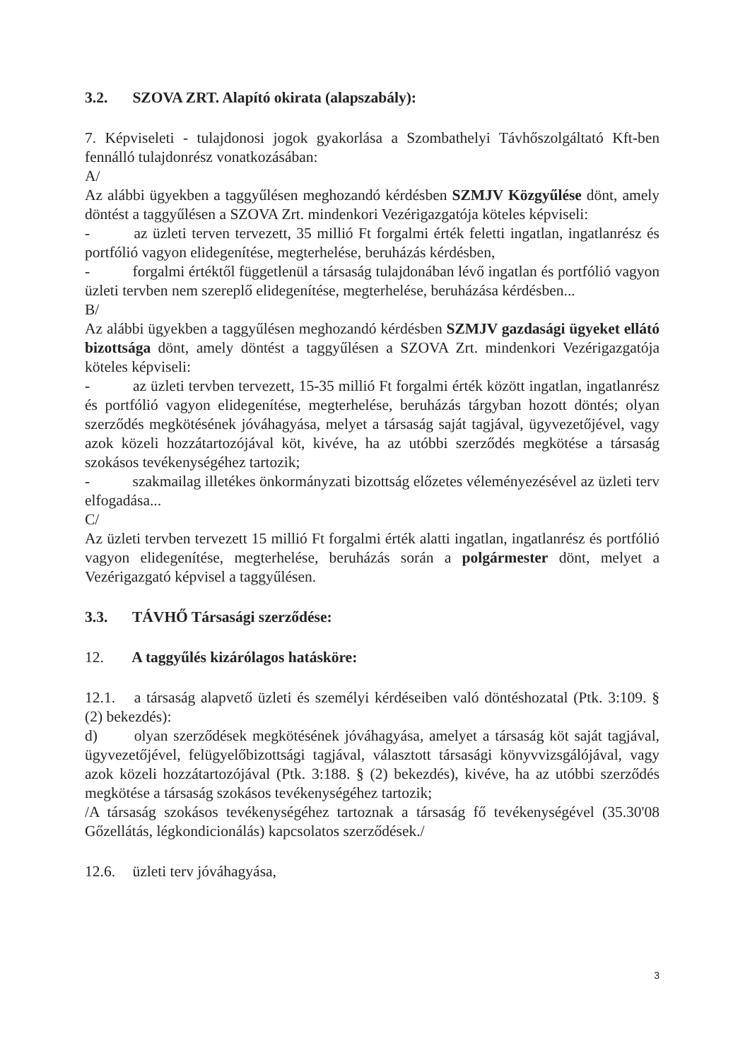3.2. SZOVA ZRT. Alapító okirata (alapszabály):
7. Képviseleti - tulajdonosi jogok gyakorlása a Szombathelyi Távhőszolgáltató Kft-ben fennálló tulajdonrész vonatkozásában:
A/
Az alábbi ügyekben a taggyűlésen meghozandó kérdésben SZMJV Közgyűlése dönt, amely döntést a taggyűlésen a SZOVA Zrt. mindenkori Vezérigazgatója köteles képviseli:
- az üzleti terven tervezett, 35 millió Ft forgalmi érték feletti ingatlan, ingatlanrész és portfólió vagyon elidegenítése, megterhelése, beruházás kérdésben,
- forgalmi értéktől függetlenül a társaság tulajdonában lévő ingatlan és portfólió vagyon üzleti tervben nem szereplő elidegenítése, megterhelése, beruházása kérdésben...
B/
Az alábbi ügyekben a taggyűlésen meghozandó kérdésben SZMJV gazdasági ügyeket ellátó bizottsága dönt, amely döntést a taggyűlésen a SZOVA Zrt. mindenkori Vezérigazgatója köteles képviseli:
- az üzleti tervben tervezett, 15-35 millió Ft forgalmi érték között ingatlan, ingatlanrész és portfólió vagyon elidegenítése, megterhelése, beruházás tárgyban hozott döntés; olyan szerződés megkötésének jóváhagyása, melyet a társaság saját tagjával, ügyvezetőjével, vagy azok közeli hozzátartozójával köt, kivéve, ha az utóbbi szerződés megkötése a társaság szokásos tevékenységéhez tartozik;
- szakmailag illetékes önkormányzati bizottság előzetes véleményezésével az üzleti terv elfogadása...
C/
Az üzleti tervben tervezett 15 millió Ft forgalmi érték alatti ingatlan, ingatlanrész és portfólió vagyon elidegenítése, megterhelése, beruházás során a polgármester dönt, melyet a Vezérigazgató képvisel a taggyűlésen.
3.3. TÁVHŐ Társasági szerződése:
12. A taggyűlés kizárólagos hatásköre:
12.1. a társaság alapvető üzleti és személyi kérdéseiben való döntéshozatal (Ptk. 3:109. § (2) bekezdés):
d) olyan szerződések megkötésének jóváhagyása, amelyet a társaság köt saját tagjával, ügyvezetőjével, felügyelőbizottsági tagjával, választott társasági könyvvizsgálójával, vagy azok közeli hozzátartozójával (Ptk. 3:188. § (2) bekezdés), kivéve, ha az utóbbi szerződés megkötése a társaság szokásos tevékenységéhez tartozik;
/A társaság szokásos tevékenységéhez tartoznak a társaság fő tevékenységével (35.30'08 Gőzellátás, légkondicionálás) kapcsolatos szerződések./
12.6. üzleti terv jóváhagyása,
3